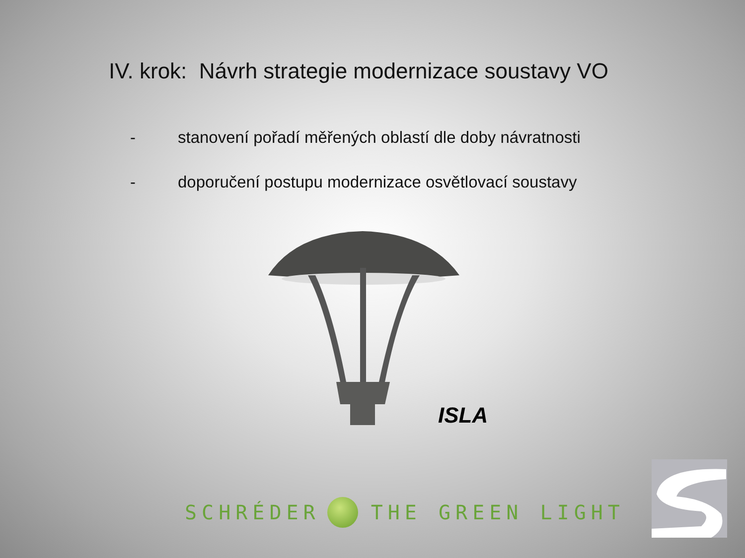IV. krok: Návrh strategie modernizace soustavy VO
- stanovení pořadí měřených oblastí dle doby návratnosti
- doporučení postupu modernizace osvětlovací soustavy
ISLA
SCHRÉDER THE GREEN LIGHT